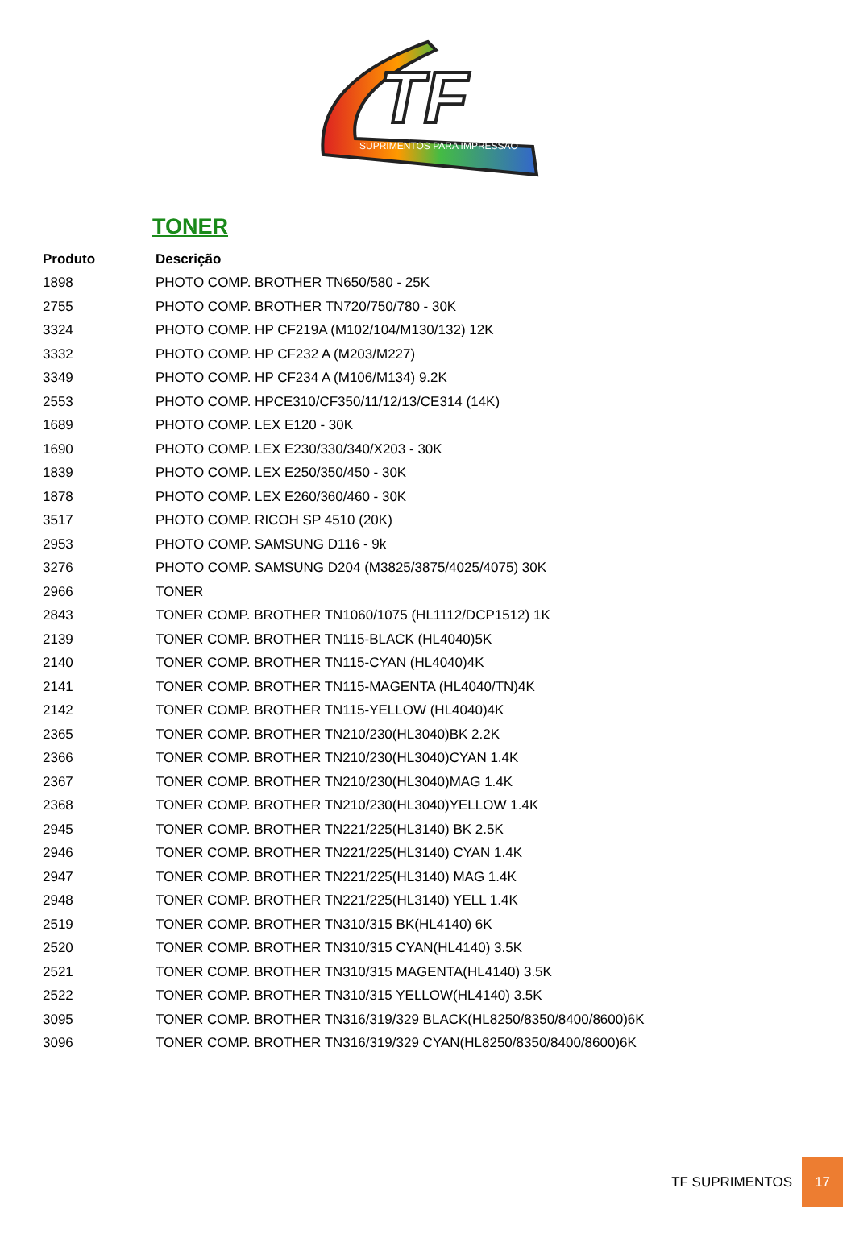TF
SUPRIMENTOS PARA IMPRESSÃO
TONER
| Produto | Descrição |
| --- | --- |
| 1898 | PHOTO COMP. BROTHER TN650/580 - 25K |
| 2755 | PHOTO COMP. BROTHER TN720/750/780 - 30K |
| 3324 | PHOTO COMP. HP CF219A (M102/104/M130/132) 12K |
| 3332 | PHOTO COMP. HP CF232 A (M203/M227) |
| 3349 | PHOTO COMP. HP CF234 A (M106/M134) 9.2K |
| 2553 | PHOTO COMP. HPCE310/CF350/11/12/13/CE314 (14K) |
| 1689 | PHOTO COMP. LEX E120 - 30K |
| 1690 | PHOTO COMP. LEX E230/330/340/X203 - 30K |
| 1839 | PHOTO COMP. LEX E250/350/450 - 30K |
| 1878 | PHOTO COMP. LEX E260/360/460 - 30K |
| 3517 | PHOTO COMP. RICOH SP 4510 (20K) |
| 2953 | PHOTO COMP. SAMSUNG D116 - 9k |
| 3276 | PHOTO COMP. SAMSUNG D204 (M3825/3875/4025/4075) 30K |
| 2966 | TONER |
| 2843 | TONER COMP. BROTHER TN1060/1075 (HL1112/DCP1512) 1K |
| 2139 | TONER COMP. BROTHER TN115-BLACK (HL4040)5K |
| 2140 | TONER COMP. BROTHER TN115-CYAN (HL4040)4K |
| 2141 | TONER COMP. BROTHER TN115-MAGENTA (HL4040/TN)4K |
| 2142 | TONER COMP. BROTHER TN115-YELLOW (HL4040)4K |
| 2365 | TONER COMP. BROTHER TN210/230(HL3040)BK 2.2K |
| 2366 | TONER COMP. BROTHER TN210/230(HL3040)CYAN 1.4K |
| 2367 | TONER COMP. BROTHER TN210/230(HL3040)MAG 1.4K |
| 2368 | TONER COMP. BROTHER TN210/230(HL3040)YELLOW 1.4K |
| 2945 | TONER COMP. BROTHER TN221/225(HL3140) BK 2.5K |
| 2946 | TONER COMP. BROTHER TN221/225(HL3140) CYAN 1.4K |
| 2947 | TONER COMP. BROTHER TN221/225(HL3140) MAG 1.4K |
| 2948 | TONER COMP. BROTHER TN221/225(HL3140) YELL 1.4K |
| 2519 | TONER COMP. BROTHER TN310/315 BK(HL4140) 6K |
| 2520 | TONER COMP. BROTHER TN310/315 CYAN(HL4140) 3.5K |
| 2521 | TONER COMP. BROTHER TN310/315 MAGENTA(HL4140) 3.5K |
| 2522 | TONER COMP. BROTHER TN310/315 YELLOW(HL4140) 3.5K |
| 3095 | TONER COMP. BROTHER TN316/319/329 BLACK(HL8250/8350/8400/8600)6K |
| 3096 | TONER COMP. BROTHER TN316/319/329 CYAN(HL8250/8350/8400/8600)6K |
TF SUPRIMENTOS
17